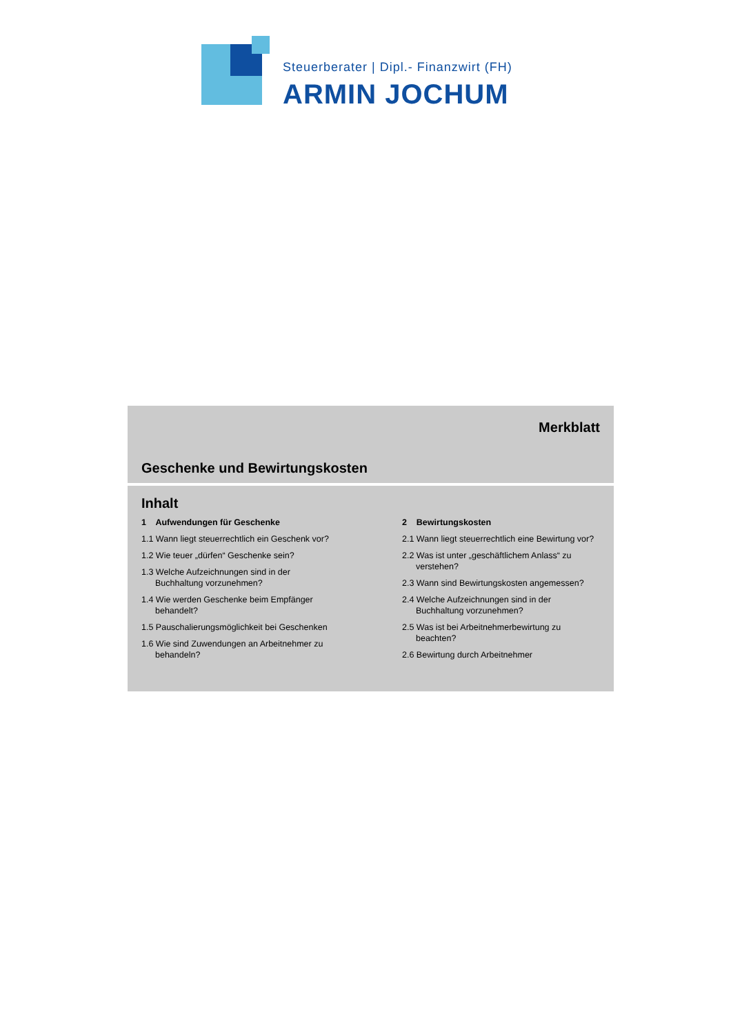Steuerberater | Dipl.- Finanzwirt (FH)
ARMIN JOCHUM
Merkblatt
Geschenke und Bewirtungskosten
Inhalt
1 Aufwendungen für Geschenke
1.1 Wann liegt steuerrechtlich ein Geschenk vor?
1.2 Wie teuer „dürfen“ Geschenke sein?
1.3 Welche Aufzeichnungen sind in der Buchhaltung vorzunehmen?
1.4 Wie werden Geschenke beim Empfänger behandelt?
1.5 Pauschalierungsmöglichkeit bei Geschenken
1.6 Wie sind Zuwendungen an Arbeitnehmer zu behandeln?
2 Bewirtungskosten
2.1 Wann liegt steuerrechtlich eine Bewirtung vor?
2.2 Was ist unter „geschäftlichem Anlass“ zu verstehen?
2.3 Wann sind Bewirtungskosten angemessen?
2.4 Welche Aufzeichnungen sind in der Buchhaltung vorzunehmen?
2.5 Was ist bei Arbeitnehmerbewirtung zu beachten?
2.6 Bewirtung durch Arbeitnehmer